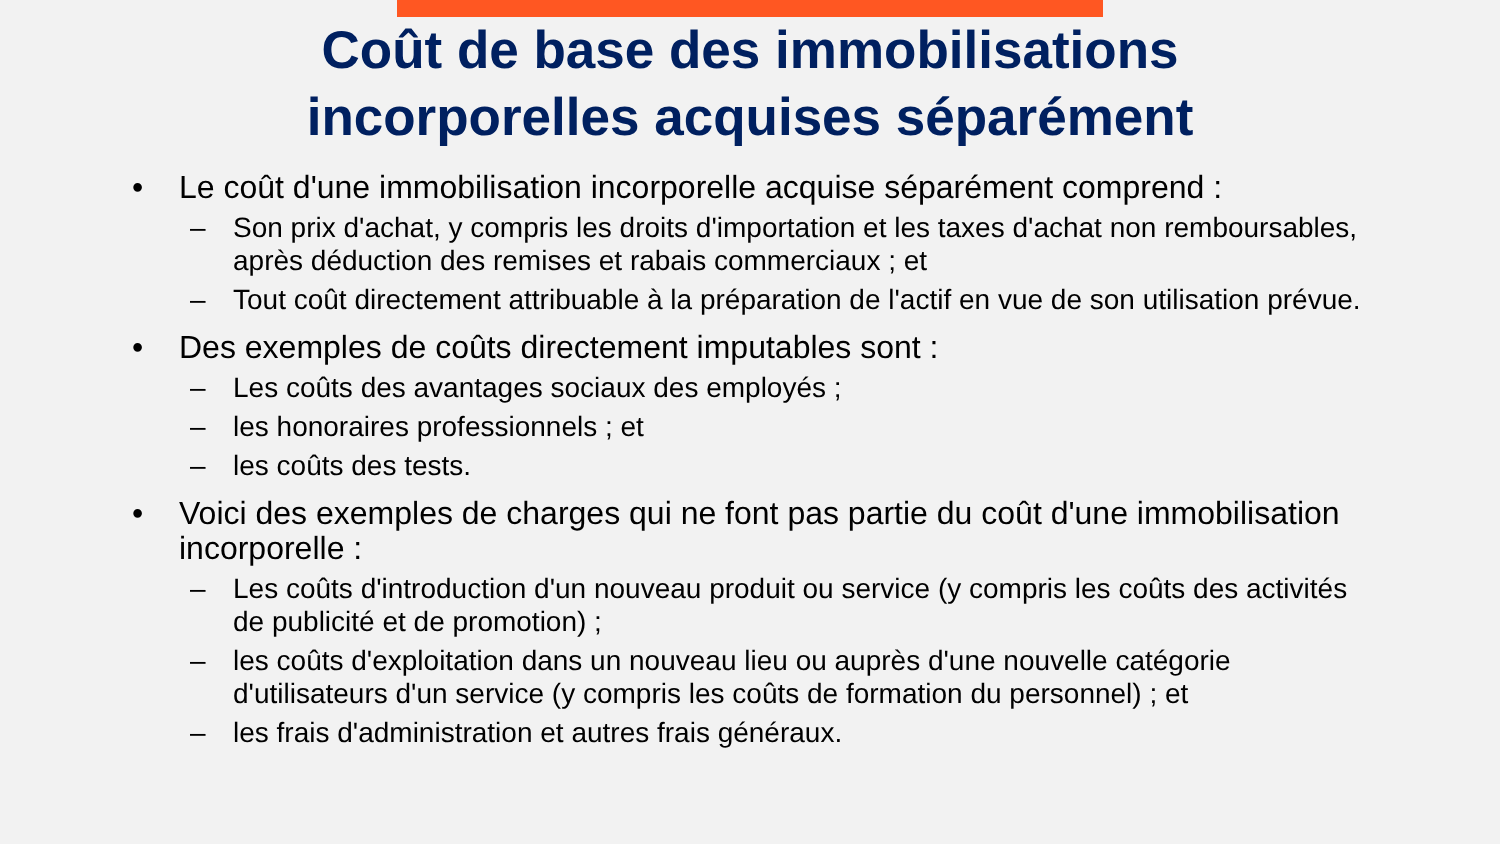Coût de base des immobilisations
incorporelles acquises séparément
• Le coût d'une immobilisation incorporelle acquise séparément comprend :
– Son prix d'achat, y compris les droits d'importation et les taxes d'achat non remboursables, après déduction des remises et rabais commerciaux ; et
– Tout coût directement attribuable à la préparation de l'actif en vue de son utilisation prévue.
• Des exemples de coûts directement imputables sont :
– Les coûts des avantages sociaux des employés ;
– les honoraires professionnels ; et
– les coûts des tests.
• Voici des exemples de charges qui ne font pas partie du coût d'une immobilisation incorporelle :
– Les coûts d'introduction d'un nouveau produit ou service (y compris les coûts des activités de publicité et de promotion) ;
– les coûts d'exploitation dans un nouveau lieu ou auprès d'une nouvelle catégorie d'utilisateurs d'un service (y compris les coûts de formation du personnel) ; et
– les frais d'administration et autres frais généraux.